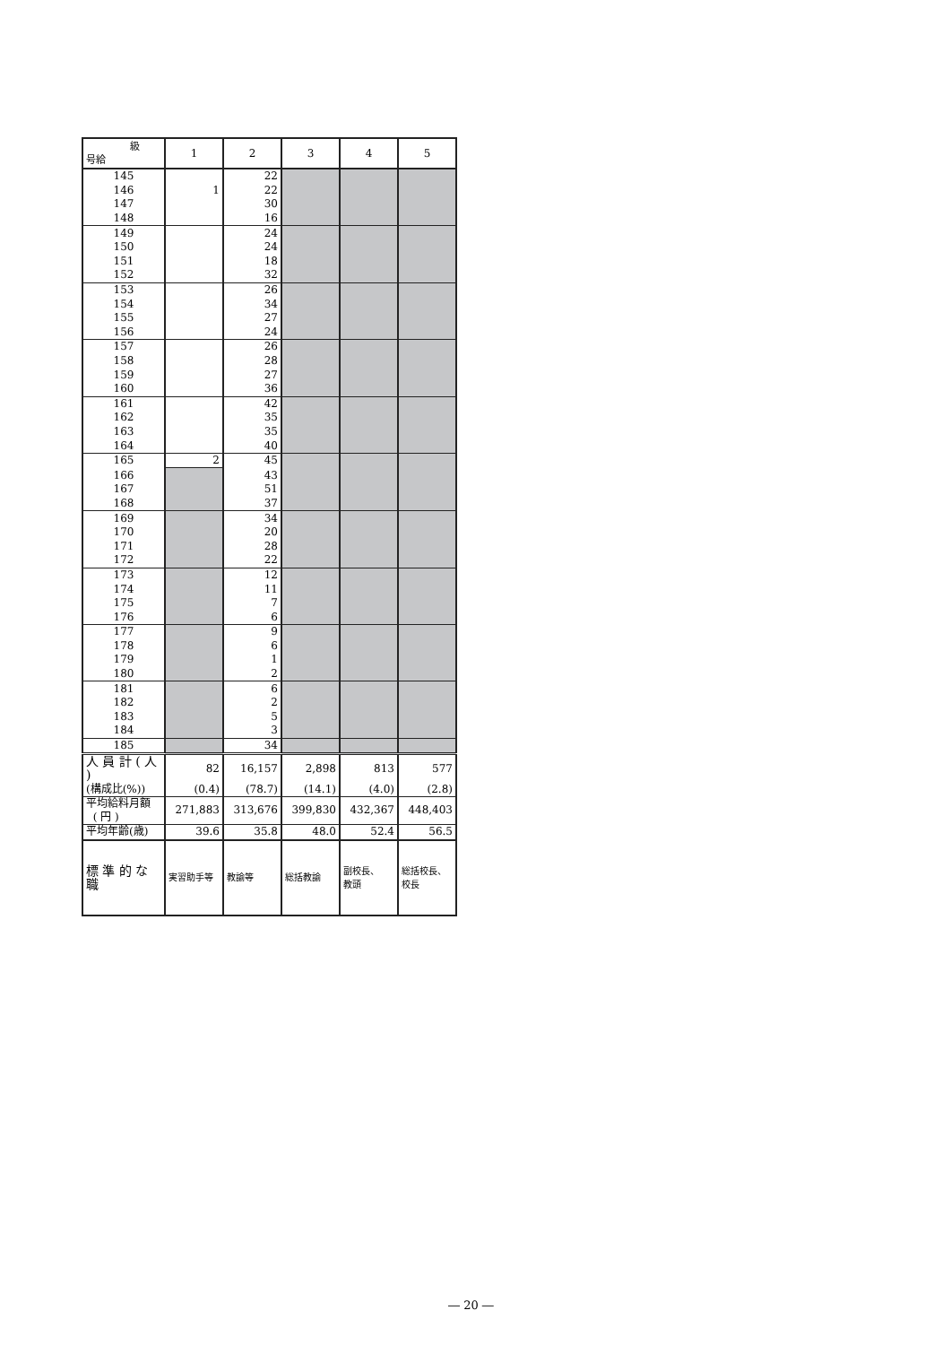| 級 号給 | 1 | 2 | 3 | 4 | 5 |
| --- | --- | --- | --- | --- | --- |
| 145 | | 22 | | | |
| 146 | 1 | 22 | | | |
| 147 | | 30 | | | |
| 148 | | 16 | | | |
| 149 | | 24 | | | |
| 150 | | 24 | | | |
| 151 | | 18 | | | |
| 152 | | 32 | | | |
| 153 | | 26 | | | |
| 154 | | 34 | | | |
| 155 | | 27 | | | |
| 156 | | 24 | | | |
| 157 | | 26 | | | |
| 158 | | 28 | | | |
| 159 | | 27 | | | |
| 160 | | 36 | | | |
| 161 | | 42 | | | |
| 162 | | 35 | | | |
| 163 | | 35 | | | |
| 164 | | 40 | | | |
| 165 | 2 | 45 | | | |
| 166 | | 43 | | | |
| 167 | | 51 | | | |
| 168 | | 37 | | | |
| 169 | | 34 | | | |
| 170 | | 20 | | | |
| 171 | | 28 | | | |
| 172 | | 22 | | | |
| 173 | | 12 | | | |
| 174 | | 11 | | | |
| 175 | | 7 | | | |
| 176 | | 6 | | | |
| 177 | | 9 | | | |
| 178 | | 6 | | | |
| 179 | | 1 | | | |
| 180 | | 2 | | | |
| 181 | | 6 | | | |
| 182 | | 2 | | | |
| 183 | | 5 | | | |
| 184 | | 3 | | | |
| 185 | | 34 | | | |
| 人 員 計 ( 人 ) | 82 | 16,157 | 2,898 | 813 | 577 |
| (構成比(%)) | (0.4) | (78.7) | (14.1) | (4.0) | (2.8) |
| 平均給料月額 ( 円 ) | 271,883 | 313,676 | 399,830 | 432,367 | 448,403 |
| 平均年齢(歳) | 39.6 | 35.8 | 48.0 | 52.4 | 56.5 |
| 標 準 的 な 職 | 実習助手等 | 教諭等 | 総括教諭 | 副校長、 教頭 | 総括校長、 校長 |
― 20 ―